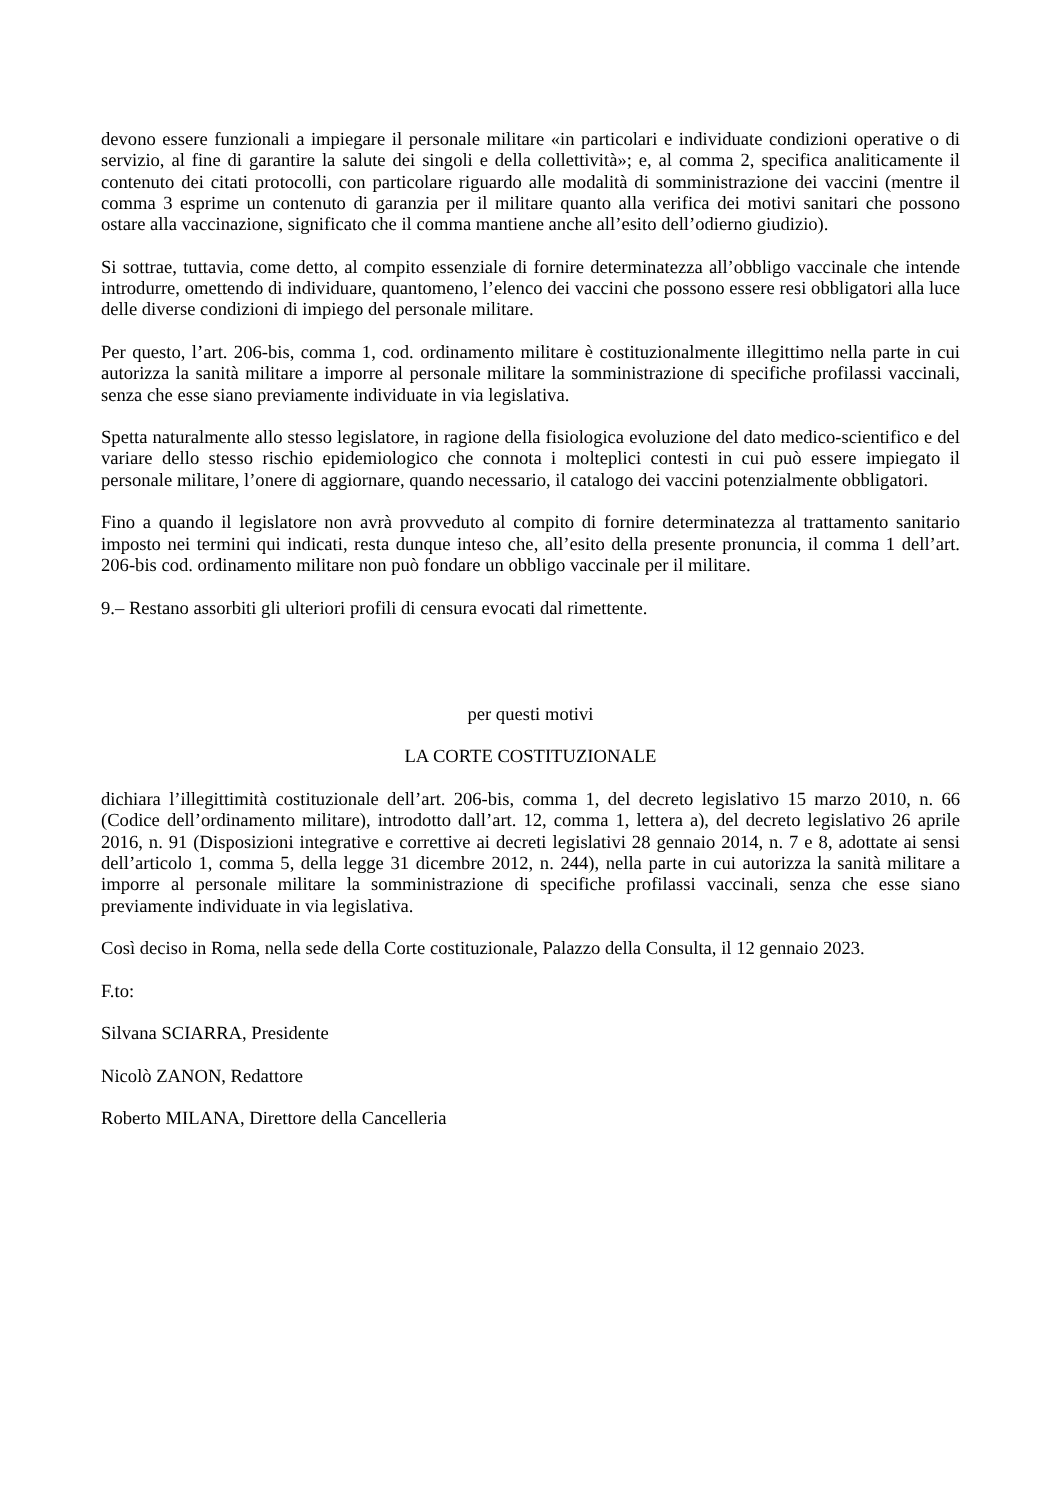devono essere funzionali a impiegare il personale militare «in particolari e individuate condizioni operative o di servizio, al fine di garantire la salute dei singoli e della collettività»; e, al comma 2, specifica analiticamente il contenuto dei citati protocolli, con particolare riguardo alle modalità di somministrazione dei vaccini (mentre il comma 3 esprime un contenuto di garanzia per il militare quanto alla verifica dei motivi sanitari che possono ostare alla vaccinazione, significato che il comma mantiene anche all’esito dell’odierno giudizio).
Si sottrae, tuttavia, come detto, al compito essenziale di fornire determinatezza all’obbligo vaccinale che intende introdurre, omettendo di individuare, quantomeno, l’elenco dei vaccini che possono essere resi obbligatori alla luce delle diverse condizioni di impiego del personale militare.
Per questo, l’art. 206-bis, comma 1, cod. ordinamento militare è costituzionalmente illegittimo nella parte in cui autorizza la sanità militare a imporre al personale militare la somministrazione di specifiche profilassi vaccinali, senza che esse siano previamente individuate in via legislativa.
Spetta naturalmente allo stesso legislatore, in ragione della fisiologica evoluzione del dato medico-scientifico e del variare dello stesso rischio epidemiologico che connota i molteplici contesti in cui può essere impiegato il personale militare, l’onere di aggiornare, quando necessario, il catalogo dei vaccini potenzialmente obbligatori.
Fino a quando il legislatore non avrà provveduto al compito di fornire determinatezza al trattamento sanitario imposto nei termini qui indicati, resta dunque inteso che, all’esito della presente pronuncia, il comma 1 dell’art. 206-bis cod. ordinamento militare non può fondare un obbligo vaccinale per il militare.
9.– Restano assorbiti gli ulteriori profili di censura evocati dal rimettente.
per questi motivi
LA CORTE COSTITUZIONALE
dichiara l’illegittimità costituzionale dell’art. 206-bis, comma 1, del decreto legislativo 15 marzo 2010, n. 66 (Codice dell’ordinamento militare), introdotto dall’art. 12, comma 1, lettera a), del decreto legislativo 26 aprile 2016, n. 91 (Disposizioni integrative e correttive ai decreti legislativi 28 gennaio 2014, n. 7 e 8, adottate ai sensi dell’articolo 1, comma 5, della legge 31 dicembre 2012, n. 244), nella parte in cui autorizza la sanità militare a imporre al personale militare la somministrazione di specifiche profilassi vaccinali, senza che esse siano previamente individuate in via legislativa.
Così deciso in Roma, nella sede della Corte costituzionale, Palazzo della Consulta, il 12 gennaio 2023.
F.to:
Silvana SCIARRA, Presidente
Nicolò ZANON, Redattore
Roberto MILANA, Direttore della Cancelleria